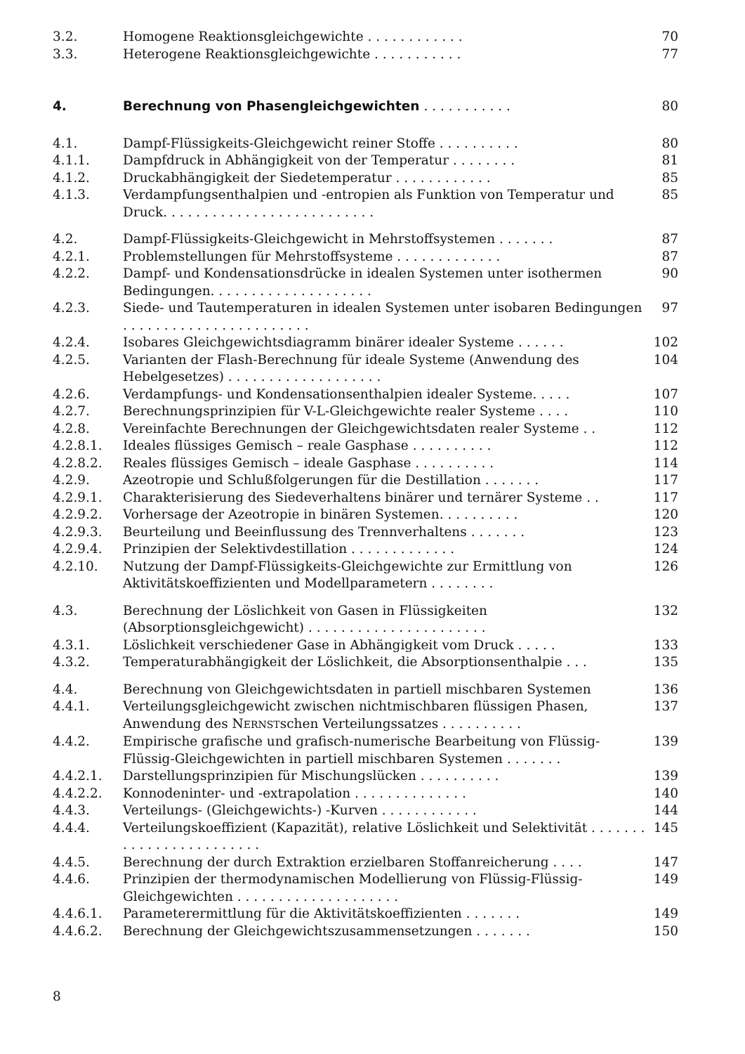3.2. Homogene Reaktionsgleichgewichte . . . . . . . . . . . . 70
3.3. Heterogene Reaktionsgleichgewichte . . . . . . . . . . . 77
4. Berechnung von Phasengleichgewichten . . . . . . . . . . . 80
4.1. Dampf-Flüssigkeits-Gleichgewicht reiner Stoffe . . . . . . . . . . 80
4.1.1. Dampfdruck in Abhängigkeit von der Temperatur . . . . . . . . 81
4.1.2. Druckabhängigkeit der Siedetemperatur . . . . . . . . . . . . 85
4.1.3. Verdampfungsenthalpien und -entropien als Funktion von Temperatur und Druck. . . . . . . . . . . . . . . . . . . . . . . . . . 85
4.2. Dampf-Flüssigkeits-Gleichgewicht in Mehrstoffsystemen . . . . . . . 87
4.2.1. Problemstellungen für Mehrstoffsysteme . . . . . . . . . . . . . 87
4.2.2. Dampf- und Kondensationsdrücke in idealen Systemen unter isothermen Bedingungen. . . . . . . . . . . . . . . . . . . . 90
4.2.3. Siede- und Tautemperaturen in idealen Systemen unter isobaren Bedingungen . . . . . . . . . . . . . . . . . . . . . . . 97
4.2.4. Isobares Gleichgewichtsdiagramm binärer idealer Systeme . . . . . . 102
4.2.5. Varianten der Flash-Berechnung für ideale Systeme (Anwendung des Hebelgesetzes) . . . . . . . . . . . . . . . . . . . 104
4.2.6. Verdampfungs- und Kondensationsenthalpien idealer Systeme. . . . . 107
4.2.7. Berechnungsprinzipien für V-L-Gleichgewichte realer Systeme . . . . 110
4.2.8. Vereinfachte Berechnungen der Gleichgewichtsdaten realer Systeme . . 112
4.2.8.1. Ideales flüssiges Gemisch – reale Gasphase . . . . . . . . . . 112
4.2.8.2. Reales flüssiges Gemisch – ideale Gasphase . . . . . . . . . . 114
4.2.9. Azeotropie und Schlußfolgerungen für die Destillation . . . . . . . 117
4.2.9.1. Charakterisierung des Siedeverhaltens binärer und ternärer Systeme . . 117
4.2.9.2. Vorhersage der Azeotropie in binären Systemen. . . . . . . . . . 120
4.2.9.3. Beurteilung und Beeinflussung des Trennverhaltens . . . . . . . 123
4.2.9.4. Prinzipien der Selektivdestillation . . . . . . . . . . . . . 124
4.2.10. Nutzung der Dampf-Flüssigkeits-Gleichgewichte zur Ermittlung von Aktivitätskoeffizienten und Modellparametern . . . . . . . . 126
4.3. Berechnung der Löslichkeit von Gasen in Flüssigkeiten (Absorptionsgleichgewicht) . . . . . . . . . . . . . . . . . . . . . . 132
4.3.1. Löslichkeit verschiedener Gase in Abhängigkeit vom Druck . . . . . 133
4.3.2. Temperaturabhängigkeit der Löslichkeit, die Absorptionsenthalpie . . . 135
4.4. Berechnung von Gleichgewichtsdaten in partiell mischbaren Systemen 136
4.4.1. Verteilungsgleichgewicht zwischen nichtmischbaren flüssigen Phasen, Anwendung des NERNSTschen Verteilungssatzes . . . . . . . . . . 137
4.4.2. Empirische grafische und grafisch-numerische Bearbeitung von Flüssig-Flüssig-Gleichgewichten in partiell mischbaren Systemen . . . . . . . 139
4.4.2.1. Darstellungsprinzipien für Mischungslücken . . . . . . . . . . 139
4.4.2.2. Konnodeninter- und -extrapolation . . . . . . . . . . . . . . 140
4.4.3. Verteilungs- (Gleichgewichts-) -Kurven . . . . . . . . . . . . 144
4.4.4. Verteilungskoeffizient (Kapazität), relative Löslichkeit und Selektivität . . . . . . . . . . . . . . . . . . . . . . . . 145
4.4.5. Berechnung der durch Extraktion erzielbaren Stoffanreicherung . . . . 147
4.4.6. Prinzipien der thermodynamischen Modellierung von Flüssig-Flüssig-Gleichgewichten . . . . . . . . . . . . . . . . . . . . 149
4.4.6.1. Parameterermittlung für die Aktivitätskoeffizienten . . . . . . . 149
4.4.6.2. Berechnung der Gleichgewichtszusammensetzungen . . . . . . . 150
8